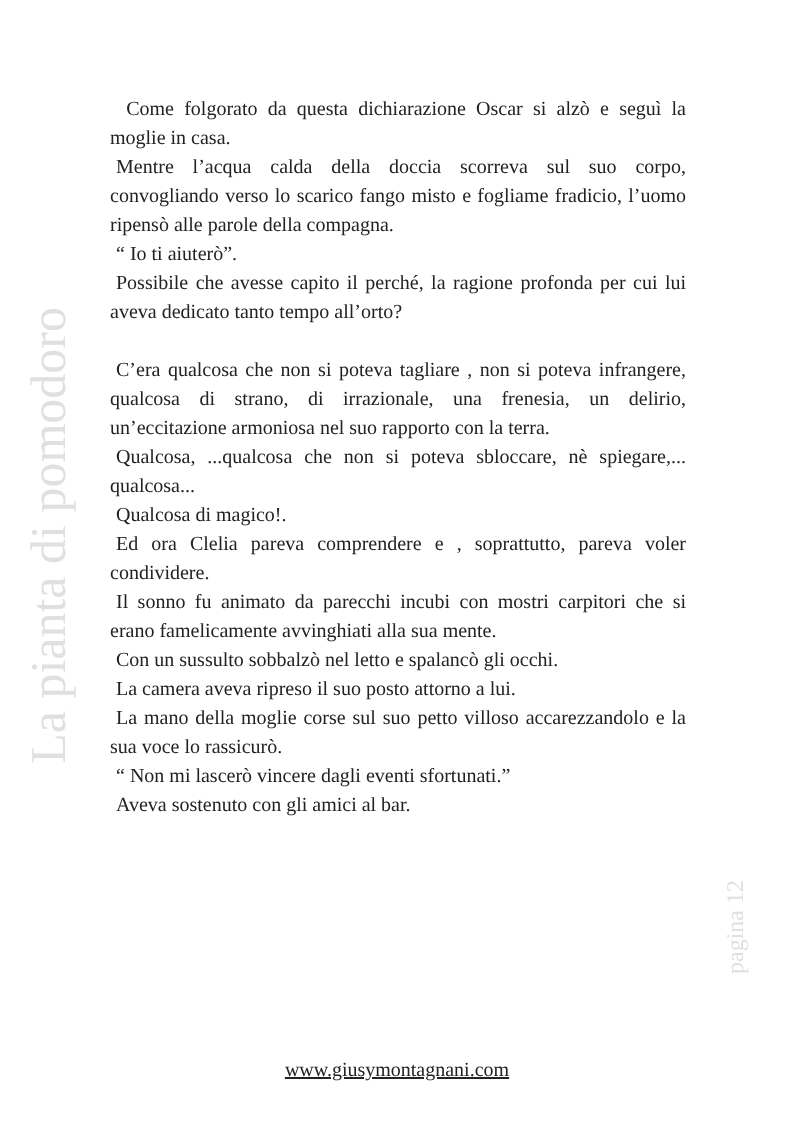Come folgorato da questa dichiarazione Oscar si alzò e seguì la moglie in casa.
Mentre l’acqua calda della doccia scorreva sul suo corpo, convogliando verso lo scarico fango misto e fogliame fradicio, l’uomo ripensò alle parole della compagna.
“ Io ti aiuterò”.
Possibile che avesse capito il perché, la ragione profonda per cui lui aveva dedicato tanto tempo all’orto?
C’era qualcosa che non si poteva tagliare , non si poteva infrangere, qualcosa di strano, di irrazionale, una frenesia, un delirio, un’eccitazione armoniosa nel suo rapporto con la terra.
Qualcosa, ...qualcosa che non si poteva sbloccare, nè spiegare,... qualcosa...
Qualcosa di magico!.
Ed ora Clelia pareva comprendere e , soprattutto, pareva voler condividere.
Il sonno fu animato da parecchi incubi con mostri carpitori che si erano famelicamente avvinghiati alla sua mente.
Con un sussulto sobbalzò nel letto e spalancò gli occhi.
La camera aveva ripreso il suo posto attorno a lui.
La mano della moglie corse sul suo petto villoso accarezzandolo e la sua voce lo rassicurò.
“ Non mi lascerò vincere dagli eventi sfortunati.”
Aveva sostenuto con gli amici al bar.
La pianta di pomodoro
pagina 12
www.giusymontagnani.com